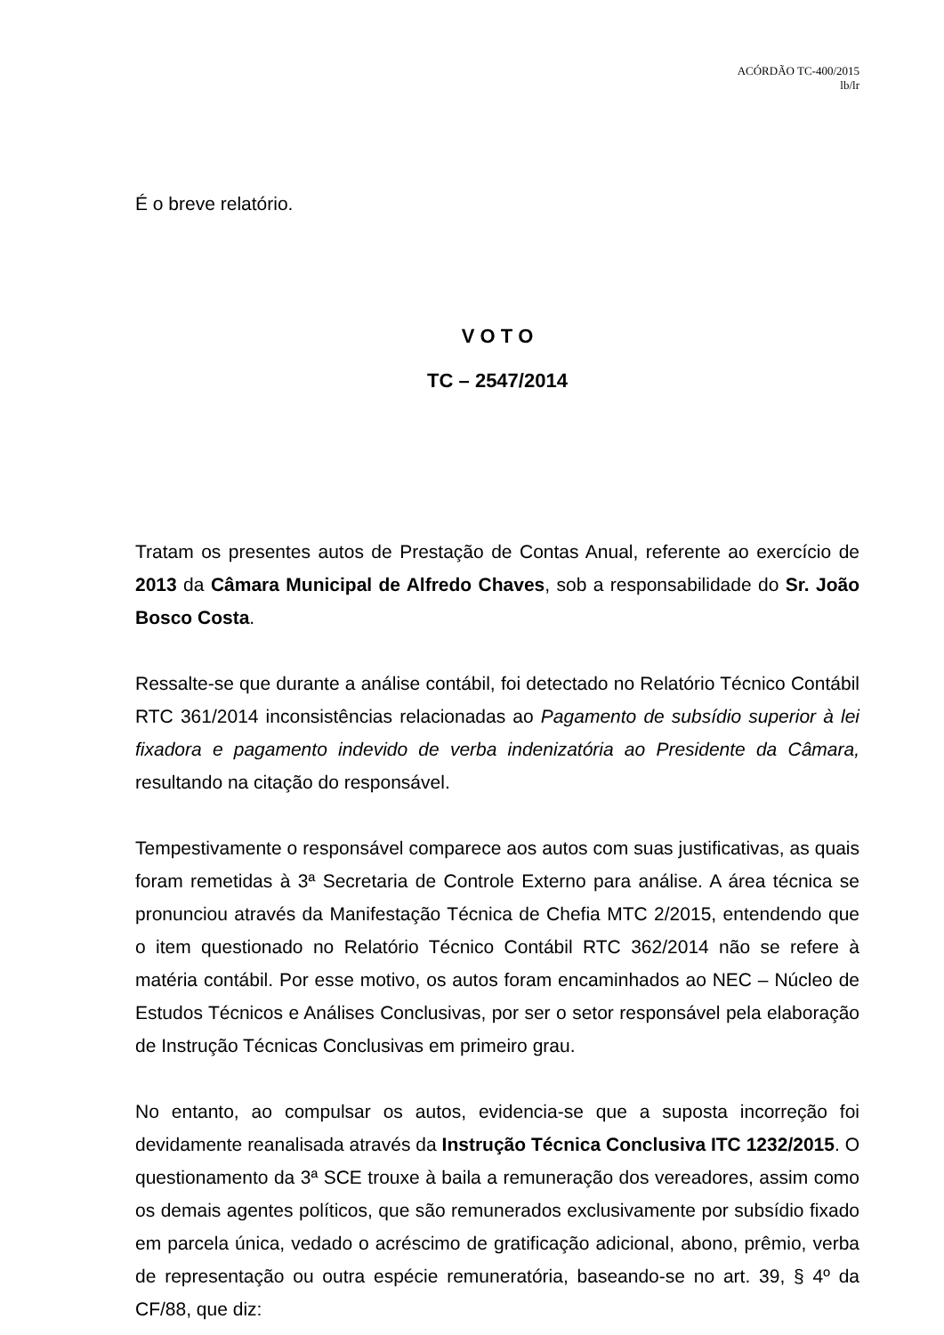ACÓRDÃO TC-400/2015
lb/lr
É o breve relatório.
V O T O
TC – 2547/2014
Tratam os presentes autos de Prestação de Contas Anual, referente ao exercício de 2013 da Câmara Municipal de Alfredo Chaves, sob a responsabilidade do Sr. João Bosco Costa.
Ressalte-se que durante a análise contábil, foi detectado no Relatório Técnico Contábil RTC 361/2014 inconsistências relacionadas ao Pagamento de subsídio superior à lei fixadora e pagamento indevido de verba indenizatória ao Presidente da Câmara, resultando na citação do responsável.
Tempestivamente o responsável comparece aos autos com suas justificativas, as quais foram remetidas à 3ª Secretaria de Controle Externo para análise. A área técnica se pronunciou através da Manifestação Técnica de Chefia MTC 2/2015, entendendo que o item questionado no Relatório Técnico Contábil RTC 362/2014 não se refere à matéria contábil. Por esse motivo, os autos foram encaminhados ao NEC – Núcleo de Estudos Técnicos e Análises Conclusivas, por ser o setor responsável pela elaboração de Instrução Técnicas Conclusivas em primeiro grau.
No entanto, ao compulsar os autos, evidencia-se que a suposta incorreção foi devidamente reanalisada através da Instrução Técnica Conclusiva ITC 1232/2015. O questionamento da 3ª SCE trouxe à baila a remuneração dos vereadores, assim como os demais agentes políticos, que são remunerados exclusivamente por subsídio fixado em parcela única, vedado o acréscimo de gratificação adicional, abono, prêmio, verba de representação ou outra espécie remuneratória, baseando-se no art. 39, § 4º da CF/88, que diz: